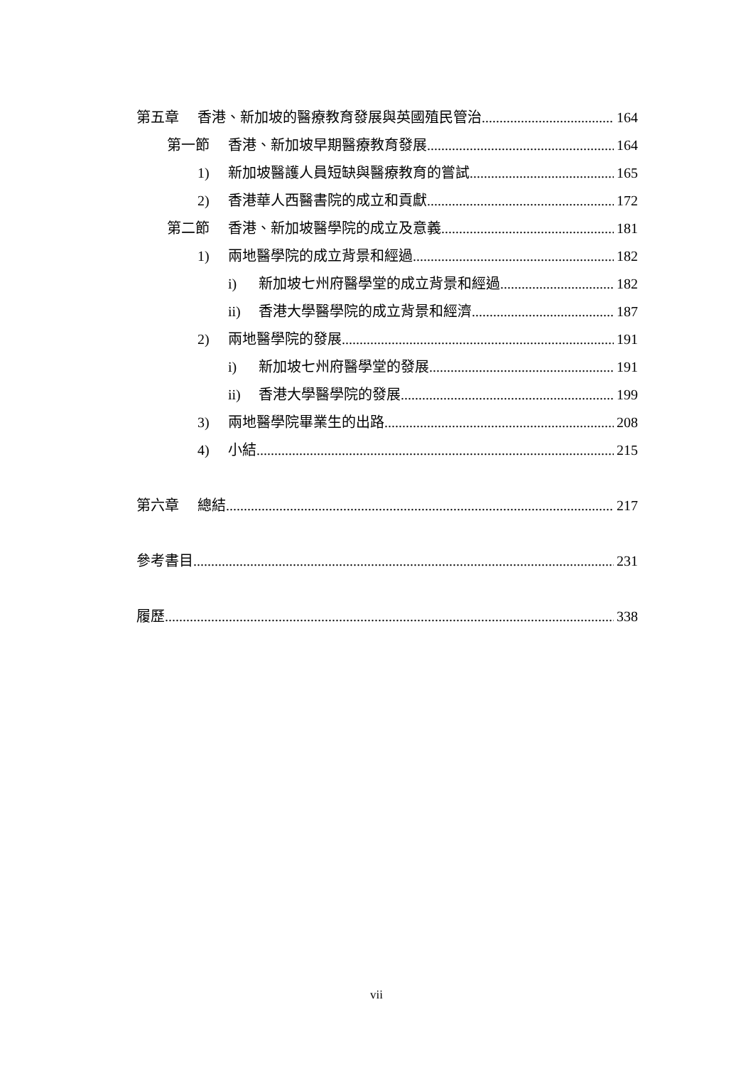第五章 香港、新加坡的醫療教育發展與英國殖民管治 164
第一節 香港、新加坡早期醫療教育發展 164
1) 新加坡醫護人員短缺與醫療教育的嘗試 165
2) 香港華人西醫書院的成立和貢獻 172
第二節 香港、新加坡醫學院的成立及意義 181
1) 兩地醫學院的成立背景和經過 182
i) 新加坡七州府醫學堂的成立背景和經過 182
ii) 香港大學醫學院的成立背景和經濟 187
2) 兩地醫學院的發展 191
i) 新加坡七州府醫學堂的發展 191
ii) 香港大學醫學院的發展 199
3) 兩地醫學院畢業生的出路 208
4) 小結 215
第六章 總結 217
參考書目 231
履歷 338
vii